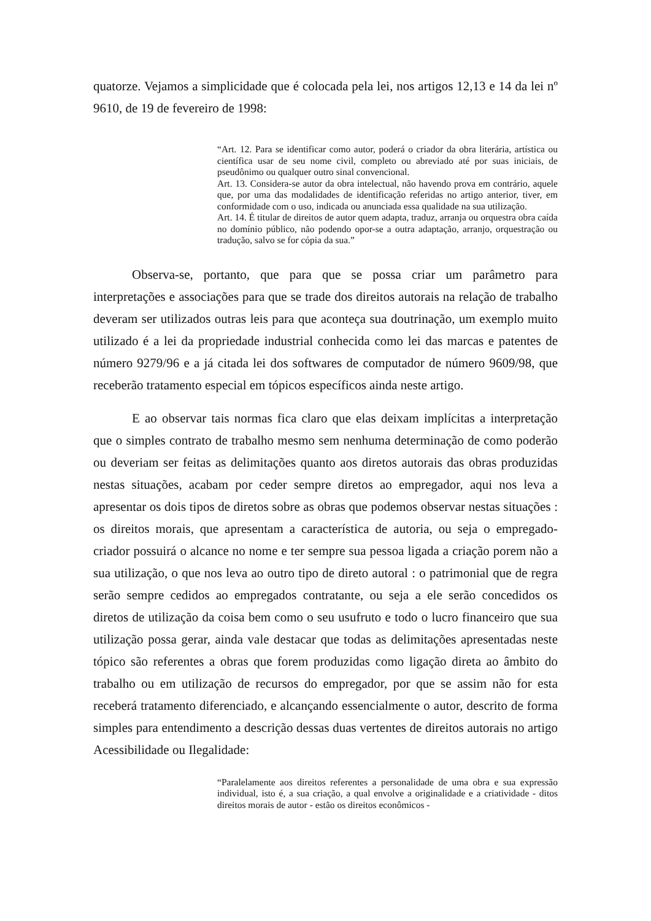quatorze. Vejamos a simplicidade que é colocada pela lei, nos artigos 12,13 e 14 da lei nº 9610, de 19 de fevereiro de 1998:
“Art. 12. Para se identificar como autor, poderá o criador da obra literária, artística ou científica usar de seu nome civil, completo ou abreviado até por suas iniciais, de pseudônimo ou qualquer outro sinal convencional.
Art. 13. Considera-se autor da obra intelectual, não havendo prova em contrário, aquele que, por uma das modalidades de identificação referidas no artigo anterior, tiver, em conformidade com o uso, indicada ou anunciada essa qualidade na sua utilização.
Art. 14. É titular de direitos de autor quem adapta, traduz, arranja ou orquestra obra caída no domínio público, não podendo opor-se a outra adaptação, arranjo, orquestração ou tradução, salvo se for cópia da sua.”
Observa-se, portanto, que para que se possa criar um parâmetro para interpretações e associações para que se trade dos direitos autorais na relação de trabalho deveram ser utilizados outras leis para que aconteça sua doutrinação, um exemplo muito utilizado é a lei da propriedade industrial conhecida como lei das marcas e patentes de número 9279/96 e a já citada lei dos softwares de computador de número 9609/98, que receberão tratamento especial em tópicos específicos ainda neste artigo.
E ao observar tais normas fica claro que elas deixam implícitas a interpretação que o simples contrato de trabalho mesmo sem nenhuma determinação de como poderão ou deveriam ser feitas as delimitações quanto aos diretos autorais das obras produzidas nestas situações, acabam por ceder sempre diretos ao empregador, aqui nos leva a apresentar os dois tipos de diretos sobre as obras que podemos observar nestas situações : os direitos morais, que apresentam a característica de autoria, ou seja o empregado-criador possuirá o alcance no nome e ter sempre sua pessoa ligada a criação porem não a sua utilização, o que nos leva ao outro tipo de direto autoral : o patrimonial que de regra serão sempre cedidos ao empregados contratante, ou seja a ele serão concedidos os diretos de utilização da coisa bem como o seu usufruto e todo o lucro financeiro que sua utilização possa gerar, ainda vale destacar que todas as delimitações apresentadas neste tópico são referentes a obras que forem produzidas como ligação direta ao âmbito do trabalho ou em utilização de recursos do empregador, por que se assim não for esta receberá tratamento diferenciado, e alcançando essencialmente o autor, descrito de forma simples para entendimento a descrição dessas duas vertentes de direitos autorais no artigo Acessibilidade ou Ilegalidade:
“Paralelamente aos direitos referentes a personalidade de uma obra e sua expressão individual, isto é, a sua criação, a qual envolve a originalidade e a criatividade - ditos direitos morais de autor - estão os direitos econômicos -